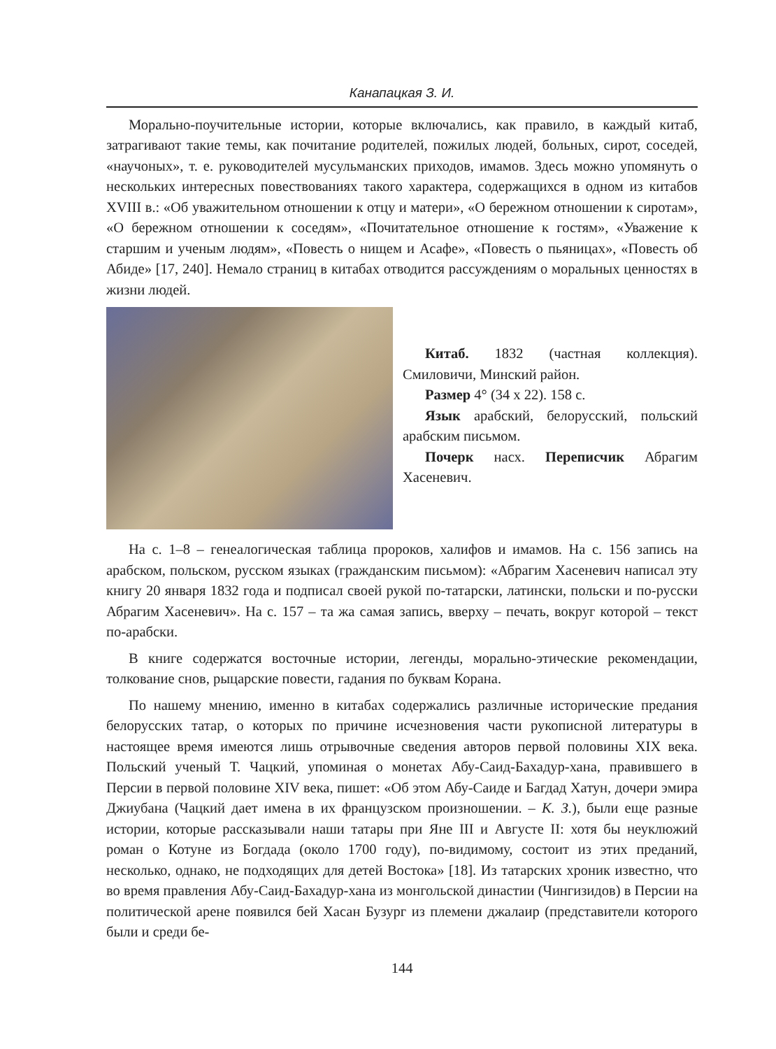Канапацкая З. И.
Морально-поучительные истории, которые включались, как правило, в каждый китаб, затрагивают такие темы, как почитание родителей, пожилых людей, больных, сирот, соседей, «научоных», т. е. руководителей мусульманских приходов, имамов. Здесь можно упомянуть о нескольких интересных повествованиях такого характера, содержащихся в одном из китабов XVIII в.: «Об уважительном отношении к отцу и матери», «О бережном отношении к сиротам», «О бережном отношении к соседям», «Почитательное отношение к гостям», «Уважение к старшим и ученым людям», «Повесть о нищем и Асафе», «Повесть о пьяницах», «Повесть об Абиде» [17, 240]. Немало страниц в китабах отводится рассуждениям о моральных ценностях в жизни людей.
Китаб. 1832 (частная коллекция). Смиловичи, Минский район.
Размер 4° (34 х 22). 158 с.
Язык арабский, белорусский, польский арабским письмом.
Почерк насх. Переписчик Абрагим Хасеневич.
На с. 1–8 – генеалогическая таблица пророков, халифов и имамов. На с. 156 запись на арабском, польском, русском языках (гражданским письмом): «Абрагим Хасеневич написал эту книгу 20 января 1832 года и подписал своей рукой по-татарски, латински, польски и по-русски Абрагим Хасеневич». На с. 157 – та жа самая запись, вверху – печать, вокруг которой – текст по-арабски.
В книге содержатся восточные истории, легенды, морально-этические рекомендации, толкование снов, рыцарские повести, гадания по буквам Корана.
По нашему мнению, именно в китабах содержались различные исторические предания белорусских татар, о которых по причине исчезновения части рукописной литературы в настоящее время имеются лишь отрывочные сведения авторов первой половины XIX века. Польский ученый Т. Чацкий, упоминая о монетах Абу-Саид-Бахадур-хана, правившего в Персии в первой половине XIV века, пишет: «Об этом Абу-Саиде и Багдад Хатун, дочери эмира Джиубана (Чацкий дает имена в их французском произношении. – К. З.), были еще разные истории, которые рассказывали наши татары при Яне III и Августе II: хотя бы неуклюжий роман о Котуне из Богдада (около 1700 году), по-видимому, состоит из этих преданий, несколько, однако, не подходящих для детей Востока» [18]. Из татарских хроник известно, что во время правления Абу-Саид-Бахадур-хана из монгольской династии (Чингизидов) в Персии на политической арене появился бей Хасан Бузург из племени джалаир (представители которого были и среди бе-
144